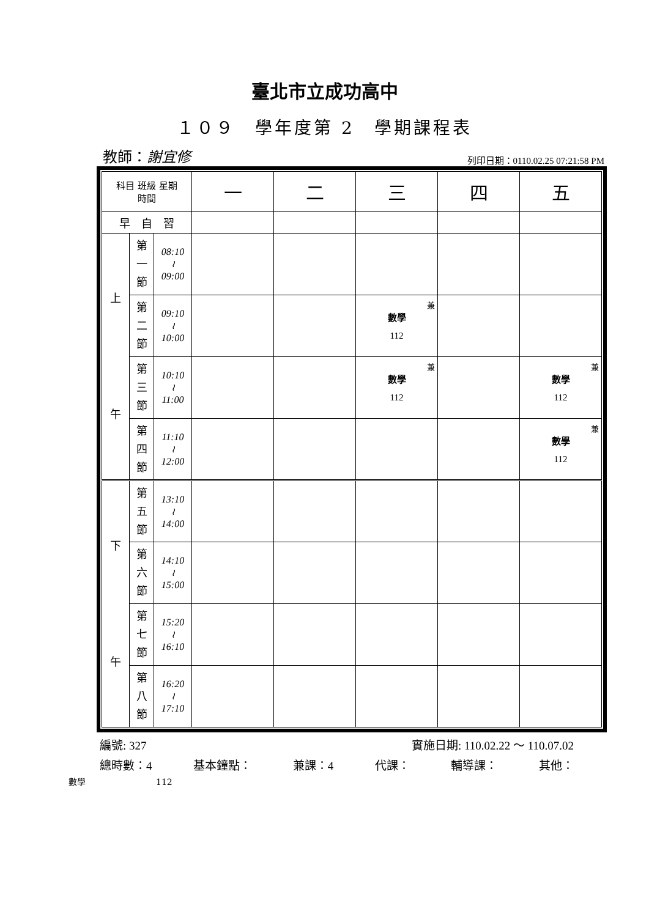臺北市立成功高中
１０９　學年度第 2　學期課程表
教師：謝宜修 列印日期：0110.02.25 07:21:58 PM
| 科目 班級 星期 時間 | | | 一 | 二 | 三 | 四 | 五 |
| --- | --- | --- | --- | --- | --- | --- | --- |
| 早 自 習 | | | | | | | |
| 上 午 | 第 一 節 | 08:10 ≀ 09:00 | | | | | |
| | 第 二 節 | 09:10 ≀ 10:00 | | | 兼 數學 112 | | |
| | 第 三 節 | 10:10 ≀ 11:00 | | | 兼 數學 112 | | 兼 數學 112 |
| | 第 四 節 | 11:10 ≀ 12:00 | | | | | 兼 數學 112 |
| 下 午 | 第 五 節 | 13:10 ≀ 14:00 | | | | | |
| | 第 六 節 | 14:10 ≀ 15:00 | | | | | |
| | 第 七 節 | 15:20 ≀ 16:10 | | | | | |
| | 第 八 節 | 16:20 ≀ 17:10 | | | | | |
編號: 327 實施日期: 110.02.22 ～ 110.07.02
總時數：4 基本鐘點： 兼課：4 代課： 輔導課： 其他：
數學 112